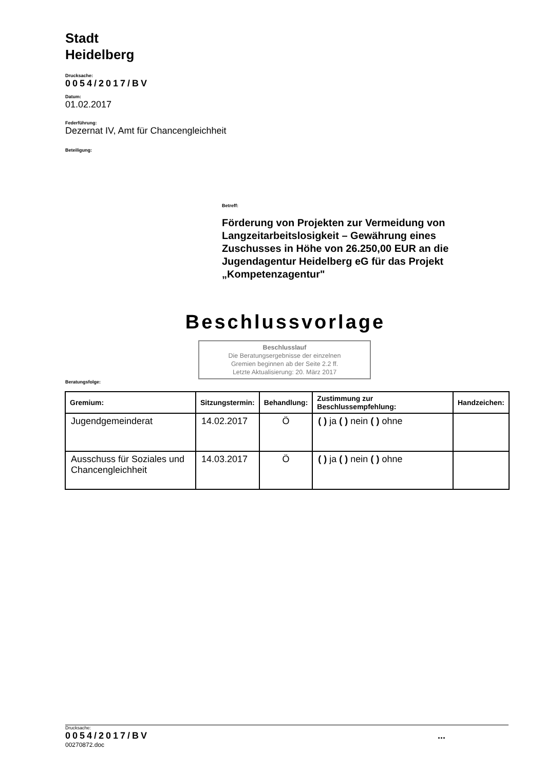Stadt
Heidelberg
Drucksache:
0054/2017/BV
Datum:
01.02.2017
Federführung:
Dezernat IV, Amt für Chancengleichheit
Beteiligung:
Betreff:
Förderung von Projekten zur Vermeidung von Langzeitarbeitslosigkeit – Gewährung eines Zuschusses in Höhe von 26.250,00 EUR an die Jugendagentur Heidelberg eG für das Projekt „Kompetenzagentur"
Beschlussvorlage
Beschlusslauf
Die Beratungsergebnisse der einzelnen
Gremien beginnen ab der Seite 2.2 ff.
Letzte Aktualisierung: 20. März 2017
Beratungsfolge:
| Gremium: | Sitzungstermin: | Behandlung: | Zustimmung zur Beschlussempfehlung: | Handzeichen: |
| --- | --- | --- | --- | --- |
| Jugendgemeinderat | 14.02.2017 | Ö | ( ) ja ( ) nein ( ) ohne | |
| Ausschuss für Soziales und Chancengleichheit | 14.03.2017 | Ö | ( ) ja ( ) nein ( ) ohne | |
Drucksache:
0054/2017/BV ...
00270872.doc